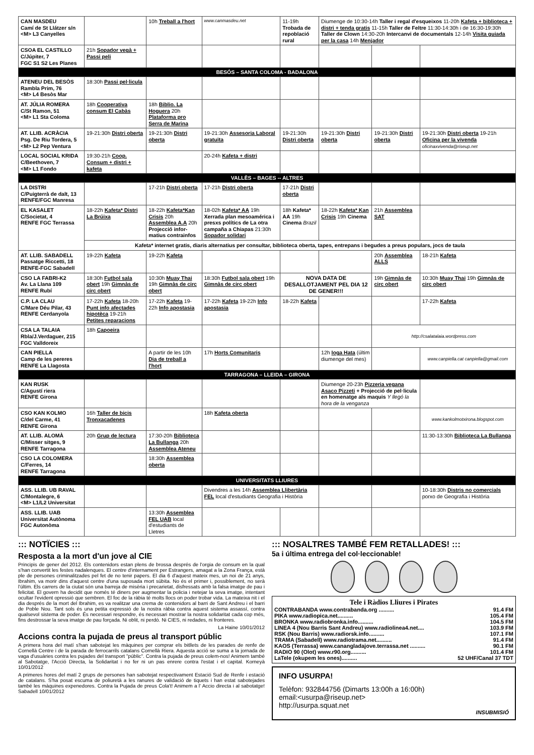| CAN MASDEU Camí de St Llátzer s/n <M> L3 Canyelles | | 10h Treball a l'hort | www.canmasdeu.net | 11-19h Trobada de repoblació rural | Diumenge de 10:30-14h Taller i regal d'esqueixos 11-20h Kafeta + biblioteca + distri + tenda gratis 11-15h Taller de Feltre 11:30-14:30h i de 16:30-19:30h Taller de Clown 14:30-20h Intercanvi de documentals 12-14h Visita guiada per la casa 14h Menjador | | |
| CSOA EL CASTILLO C/Júpiter, 7 FGC S1 S2 Les Planes | 21h Sopador vegà + Passi peli | | | | | | |
| BESÓS – SANTA COLOMA - BADALONA | | | | | | | |
| ATENEU DEL BESÒS Rambla Prim, 76 <M> L4 Besòs Mar | 18:30h Passi pel·licula | | | | | | |
| AT. JÚLIA ROMERA C/St Ramon, 51 <M> L1 Sta Coloma | 18h Cooperativa consum El Cabàs | 18h Biblio. La Hoguera 20h Plataforma pro Serra de Marina | | | | | |
| AT. LLIB. ACRÀCIA Psg. De Riu Tordera, 5 <M> L2 Pep Ventura | 19-21:30h Distri oberta | 19-21:30h Distri oberta | 19-21:30h Assesoria Laboral gratuïta | 19-21:30h Distri oberta | 19-21:30h Distri oberta | 19-21:30h Distri oberta | 19-21:30h Distri oberta 19-21h Oficina per la vivenda oficinaxvivenda@riseup.net |
| LOCAL SOCIAL KRIDA C/Beethoven, 7 <M> L1 Fondo | 19:30-21h Coop. Consum + distri + kafeta | | 20-24h Kafeta + distri | | | | |
| VALLÈS – BAGES -- ALTRES | | | | | | | |
| LA DISTRI C/Puigterrà de dalt, 13 RENFE/FGC Manresa | | 17-21h Distri oberta | 17-21h Distri oberta | 17-21h Distri oberta | | | |
| EL KASALET C/Societat, 4 RENFE FGC Terrassa | 18-22h Kafeta* Distri La Brúixa | 18-22h Kafeta*Kan Crisis 20h Assemblea A.A 20h Projecció infor-matius contrainfos | 18-02h Kafeta* AA 19h Xerrada plan mesoamérica i presxs polítics de La otra campaña a Chiapas 21:30h Sopador solidari | 18h Kafeta* AA 19h Cinema Brazil | 18-22h Kafeta* Kan Crisis 19h Cinema | 21h Assemblea SAT | |
| | Kafeta* internet gratis, diaris alternatius per consultar, biblioteca oberta, tapes, entrepans i begudes a preus populars, jocs de taula | | | | | | |
| AT. LLIB. SABADELL Passatge Riccetti, 18 RENFE-FGC Sabadell | 19-22h Kafeta | 19-22h Kafeta | | | | 20h Assemblea ALLS | 18-21h Kafeta |
| CSO LA FABRI-K2 Av. La Llana 109 RENFE Rubí | 18:30h Futbol sala obert 19h Gimnàs de circ obert | 10:30h Muay Thai 19h Gimnàs de circ obert | 18:30h Futbol sala obert 19h Gimnàs de circ obert | NOVA DATA DE DESALLOTJAMENT PEL DIA 12 DE GENER!!! | | 19h Gimnàs de circ obert | 10:30h Muay Thai 19h Gimnàs de circ obert |
| C.P. LA CLAU C/Mare Déu Pilar, 43 RENFE Cerdanyola | 17-22h Kafeta 18-20h Punt info afectades hipotèca 19-21h Petites reparacions | 17-22h Kafeta 19-22h Info apostasia | 17-22h Kafeta 19-22h Info apostasia | 18-22h Kafeta | | | 17-22h Kafeta |
| CSA LA TALAIA Rbla/J.Verdaguer, 215 FGC Valldoreix | 18h Capoeira | | | | | http://csalatalaia.wordpress.com | |
| CAN PIELLA Camp de les pereres RENFE La Llagosta | | A partir de les 10h Dia de treball a l'hort | 17h Horts Comunitaris | | 12h Ioga Hata (últim diumenge del mes) | | www.canpiella.cat canpiella@gmail.com |
| TARRAGONA – LLEIDA – GIRONA | | | | | | | |
| KAN RUSK C/Agustí riera RENFE Girona | | | | | Diumenge 20-23h Pizzeria vegana Asaco Pizzeti + Projecció de pel·licula en homenatge als maquis Y llegó la hora de la venganza | | |
| CSO KAN KOLMO C/del Carme, 41 RENFE Girona | 16h Taller de bicis Tronxacadenes | | 18h Kafeta oberta | | | | www.kankolmotxirona.blogspot.com |
| AT. LLIB. ALOMÀ C/Misser sitges, 9 RENFE Tarragona | 20h Grup de lectura | 17:30-20h Biblioteca La Bullanga 20h Assemblea Ateneu | | | | | 11:30-13:30h Biblioteca La Bullanga |
| CSO LA COLOMERA C/Ferres, 14 RENFE Tarragona | | 18:30h Assemblea oberta | | | | | |
| UNIVERSITATS LLIURES | | | | | | | |
| ASS. LLIB. UB RAVAL C/Montalegre, 6 <M> L1/L2 Universitat | | | Divendres a les 14h Assemblea Llibertària FEL local d'estudiants Geografia i Història | | | | 10-18:30h Distris no comercials porxo de Geografia i Història |
| ASS. LLIB. UAB Universitat Autònoma FGC Autonòma | | 13:30h Assemblea FEL UAB local d'estudiants de Lletres | | | | | |
::: NOTÏCIES :::
Resposta a la mort d'un jove al CIE
Principis de gener del 2012. Els contenidors estan plens de brossa després de l'orgia de consum en la qual s'han convertit les festes nadalenques. El centre d'internament per Estrangers, amagat a la Zona Franҫa, està ple de persones criminalitzades pel fet de no tenir papers. El dia 6 d'aquest mateix mes, un noi de 21 anys, Ibrahim, va morir dins d'aquest centre d'una suposada mort súbita. No és el primer i, possiblement, no serà l'últim. Els carrers de la ciutat són una barreja de misèria i precarietat, disfressats amb la falsa imatge de pau i felicitat. El govern ha decidit que només té diners per augmentar la policia i netejar la seva imatge, intentant ocultar l'evident opressió que sembren. El foc de la ràbia té molts llocs on poder trobar vida. La mateixa nit i el dia després de la mort del Ibrahim, es va realitzar una crema de contenidors al barri de Sant Andreu i el barri de Poble Nou. Tant sols és una petita expressió de la nostra ràbia contra aquest sistema assassí, contra qualsevol sistema de poder. És necessari respondre, és necessari mostrar la nostra solidaritat cada cop més, fins destrossar la seva imatge de pau forçada. Ni oblit, ni perdó. Ni CIES, ni redades, ni fronteres.
La Haine 10/01/2012
Accions contra la pujada de preus al transport públic
A primera hora del matí s'han sabotejat les màquines per comprar els bitllets de les parades de renfe de Cornellà Centre i de la parada de ferrocarrils catalans Cornellà Riera. Aquesta acció se suma a la jornada de vaga d'usuàries contra les pujades del transport "públic". Contra la pujada de preus colem-nos! Animem també al Sabotatge, l'Acció Directa, la Solidaritat i no fer ni un pas enrere contra l'estat i el capital. Korneyà 10/01/2012
A primeres hores del matí 2 grups de persones han sabotejat respectivament Estació Sud de Renfe i estació de catalans. S'ha posat escuma de poliuretà a les ranures de validació de tiquets i han estat sabotejades també les màquines expenedores. Contra la Pujada de preus Cola't! Animem a l' Accio directa i al sabotatge! Sabadell 10/01/2012
::: NOSALTRES TAMBÉ FEM RETALLADES! :::
5a i última entrega del col·leccionable!
Tele i Ràdios Lliures i Pirates
CONTRABANDA www.contrabanda.org .......... 91.4 FM
PIKA www.radiopica.net.......... 105.4 FM
BRONKA www.radiobronka.info.......... 104.5 FM
LINEA 4 (Nou Barris Sant Andreu) www.radiolinea4.net.... 103.9 FM
RSK (Nou Barris) www.radiorsk.info.......... 107.1 FM
TRAMA (Sabadell) www.radiotrama.net.......... 91.4 FM
KAOS (Terrassa) www.canangladajove.terrassa.net .......... 90.1 FM
RADIO 90 (Olot) www.r90.org.......... 101.4 FM
LaTele (okupem les ones).......... 52 UHF/Canal 37 TDT
INFO USURPA!
Telèfon: 932844756 (Dimarts 13:00h a 16:00h)
email:<usurpa@riseup.net>
http://usurpa.squat.net
INSUBMISIÓ